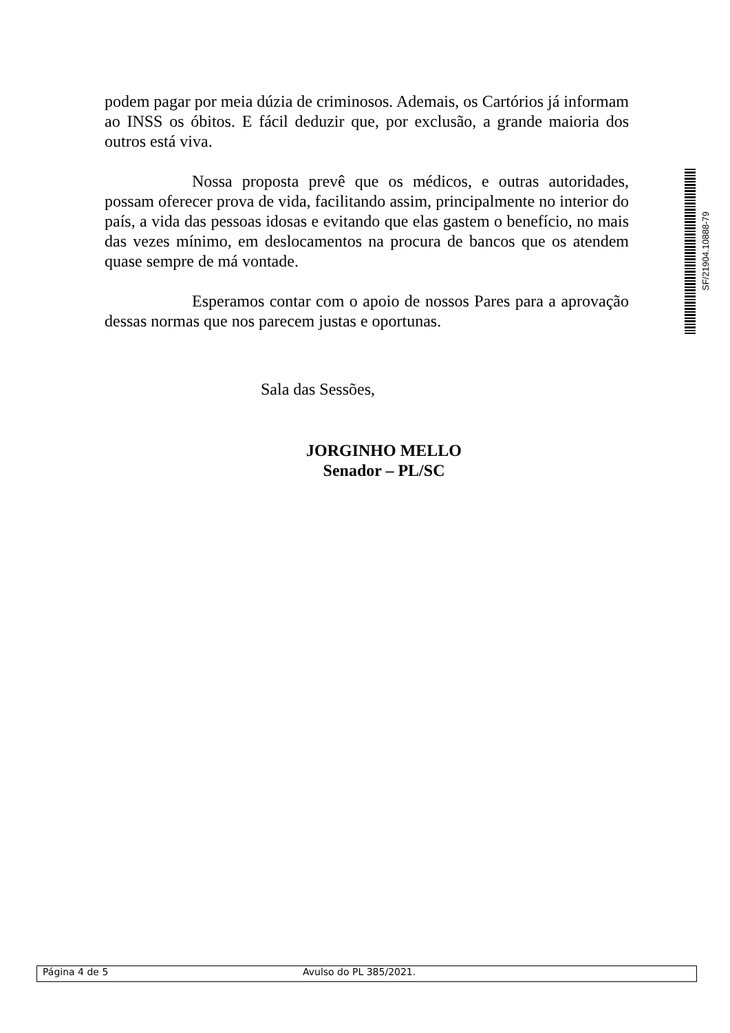podem pagar por meia dúzia de criminosos. Ademais, os Cartórios já informam ao INSS os óbitos. E fácil deduzir que, por exclusão, a grande maioria dos outros está viva.
Nossa proposta prevê que os médicos, e outras autoridades, possam oferecer prova de vida, facilitando assim, principalmente no interior do país, a vida das pessoas idosas e evitando que elas gastem o benefício, no mais das vezes mínimo, em deslocamentos na procura de bancos que os atendem quase sempre de má vontade.
Esperamos contar com o apoio de nossos Pares para a aprovação dessas normas que nos parecem justas e oportunas.
Sala das Sessões,
JORGINHO MELLO
Senador – PL/SC
SF/21904.10888-79
Página 4 de 5 Avulso do PL 385/2021.